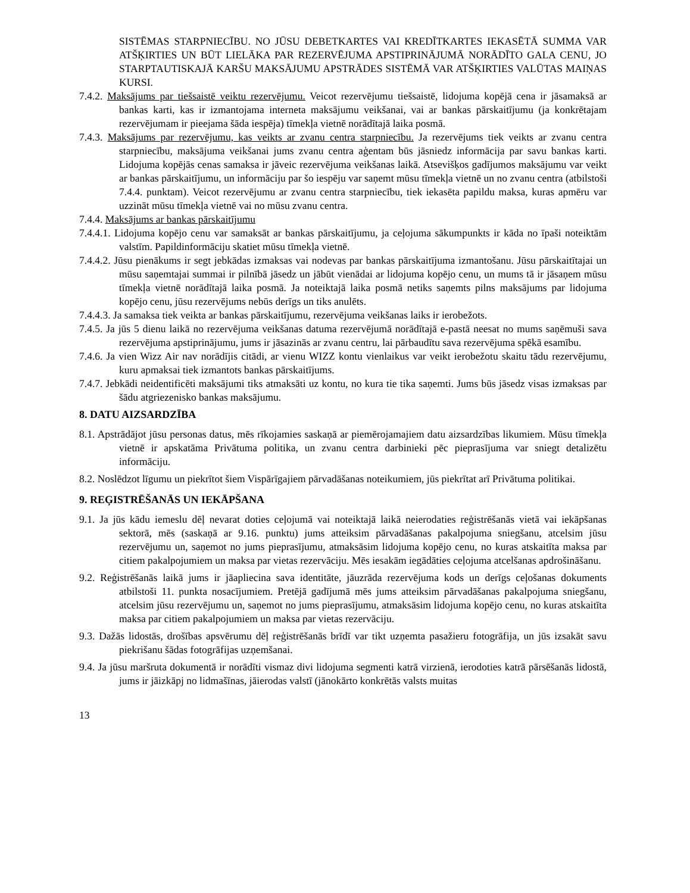SISTĒMAS STARPNIECĪBU. NO JŪSU DEBETKARTES VAI KREDĪTKARTES IEKASĒTĀ SUMMA VAR ATŠĶIRTIES UN BŪT LIELĀKA PAR REZERVĒJUMA APSTIPRINĀJUMĀ NORĀDĪTO GALA CENU, JO STARPTAUTISKAJĀ KARŠU MAKSĀJUMU APSTRĀDES SISTĒMĀ VAR ATŠĶIRTIES VALŪTAS MAIŅAS KURSI.
7.4.2. Maksājums par tiešsaistē veiktu rezervējumu. Veicot rezervējumu tiešsaistē, lidojuma kopējā cena ir jāsamaksā ar bankas karti, kas ir izmantojama interneta maksājumu veikšanai, vai ar bankas pārskaitījumu (ja konkrētajam rezervējumam ir pieejama šāda iespēja) tīmekļa vietnē norādītajā laika posmā.
7.4.3. Maksājums par rezervējumu, kas veikts ar zvanu centra starpniecību. Ja rezervējums tiek veikts ar zvanu centra starpniecību, maksājuma veikšanai jums zvanu centra aģentam būs jāsniedz informācija par savu bankas karti. Lidojuma kopējās cenas samaksa ir jāveic rezervējuma veikšanas laikā. Atsevišķos gadījumos maksājumu var veikt ar bankas pārskaitījumu, un informāciju par šo iespēju var saņemt mūsu tīmekļa vietnē un no zvanu centra (atbilstoši 7.4.4. punktam). Veicot rezervējumu ar zvanu centra starpniecību, tiek iekasēta papildu maksa, kuras apmēru var uzzināt mūsu tīmekļa vietnē vai no mūsu zvanu centra.
7.4.4. Maksājums ar bankas pārskaitījumu
7.4.4.1. Lidojuma kopējo cenu var samaksāt ar bankas pārskaitījumu, ja ceļojuma sākumpunkts ir kāda no īpaši noteiktām valstīm. Papildinformāciju skatiet mūsu tīmekļa vietnē.
7.4.4.2. Jūsu pienākums ir segt jebkādas izmaksas vai nodevas par bankas pārskaitījuma izmantošanu. Jūsu pārskaitītajai un mūsu saņemtajai summai ir pilnībā jāsedz un jābūt vienādai ar lidojuma kopējo cenu, un mums tā ir jāsaņem mūsu tīmekļa vietnē norādītajā laika posmā. Ja noteiktajā laika posmā netiks saņemts pilns maksājums par lidojuma kopējo cenu, jūsu rezervējums nebūs derīgs un tiks anulēts.
7.4.4.3. Ja samaksa tiek veikta ar bankas pārskaitījumu, rezervējuma veikšanas laiks ir ierobežots.
7.4.5. Ja jūs 5 dienu laikā no rezervējuma veikšanas datuma rezervējumā norādītajā e-pastā neesat no mums saņēmuši sava rezervējuma apstiprinājumu, jums ir jāsazinās ar zvanu centru, lai pārbaudītu sava rezervējuma spēkā esamību.
7.4.6. Ja vien Wizz Air nav norādījis citādi, ar vienu WIZZ kontu vienlaikus var veikt ierobežotu skaitu tādu rezervējumu, kuru apmaksai tiek izmantots bankas pārskaitījums.
7.4.7. Jebkādi neidentificēti maksājumi tiks atmaksāti uz kontu, no kura tie tika saņemti. Jums būs jāsedz visas izmaksas par šādu atgriezenisko bankas maksājumu.
8. DATU AIZSARDZĪBA
8.1. Apstrādājot jūsu personas datus, mēs rīkojamies saskaņā ar piemērojamajiem datu aizsardzības likumiem. Mūsu tīmekļa vietnē ir apskatāma Privātuma politika, un zvanu centra darbinieki pēc pieprasījuma var sniegt detalizētu informāciju.
8.2. Noslēdzot līgumu un piekrītot šiem Vispārīgajiem pārvadāšanas noteikumiem, jūs piekrītat arī Privātuma politikai.
9. REĢISTRĒŠANĀS UN IEKĀPŠANA
9.1. Ja jūs kādu iemeslu dēļ nevarat doties ceļojumā vai noteiktajā laikā neierodaties reģistrēšanās vietā vai iekāpšanas sektorā, mēs (saskaņā ar 9.16. punktu) jums atteiksim pārvadāšanas pakalpojuma sniegšanu, atcelsim jūsu rezervējumu un, saņemot no jums pieprasījumu, atmaksāsim lidojuma kopējo cenu, no kuras atskaitīta maksa par citiem pakalpojumiem un maksa par vietas rezervāciju. Mēs iesakām iegādāties ceļojuma atcelšanas apdrošināšanu.
9.2. Reģistrēšanās laikā jums ir jāapliecina sava identitāte, jāuzrāda rezervējuma kods un derīgs ceļošanas dokuments atbilstoši 11. punkta nosacījumiem. Pretējā gadījumā mēs jums atteiksim pārvadāšanas pakalpojuma sniegšanu, atcelsim jūsu rezervējumu un, saņemot no jums pieprasījumu, atmaksāsim lidojuma kopējo cenu, no kuras atskaitīta maksa par citiem pakalpojumiem un maksa par vietas rezervāciju.
9.3. Dažās lidostās, drošības apsvērumu dēļ reģistrēšanās brīdī var tikt uzņemta pasažieru fotogrāfija, un jūs izsakāt savu piekrišanu šādas fotogrāfijas uzņemšanai.
9.4. Ja jūsu maršruta dokumentā ir norādīti vismaz divi lidojuma segmenti katrā virzienā, ierodoties katrā pārsēšanās lidostā, jums ir jāizkāpj no lidmašīnas, jāierodas valstī (jānokārto konkrētās valsts muitas
13